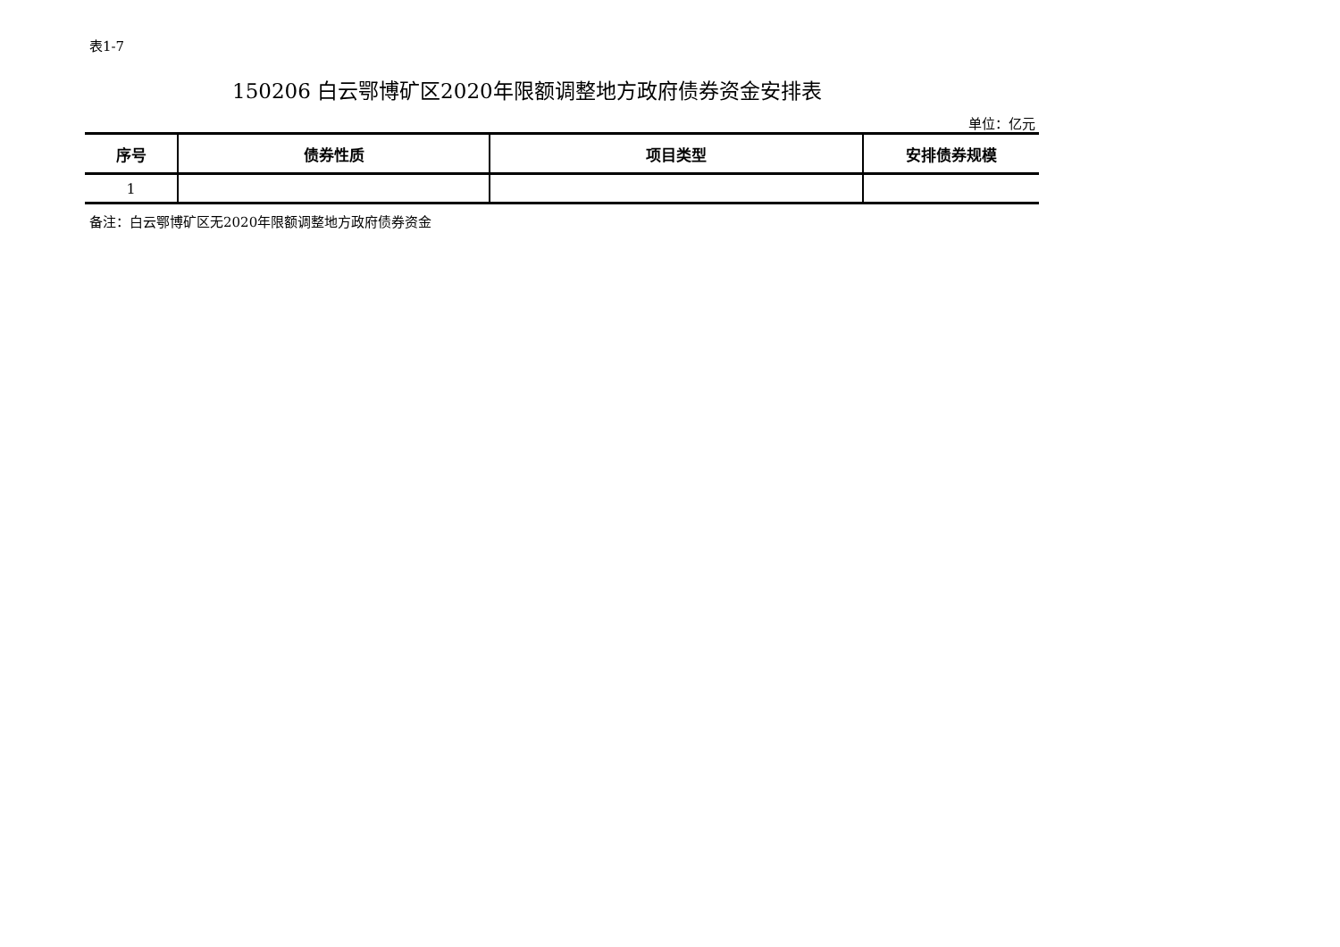表1-7
150206 白云鄂博矿区2020年限额调整地方政府债券资金安排表
单位：亿元
| 序号 | 债券性质 | 项目类型 | 安排债券规模 |
| --- | --- | --- | --- |
| 1 | | | |
备注：白云鄂博矿区无2020年限额调整地方政府债券资金